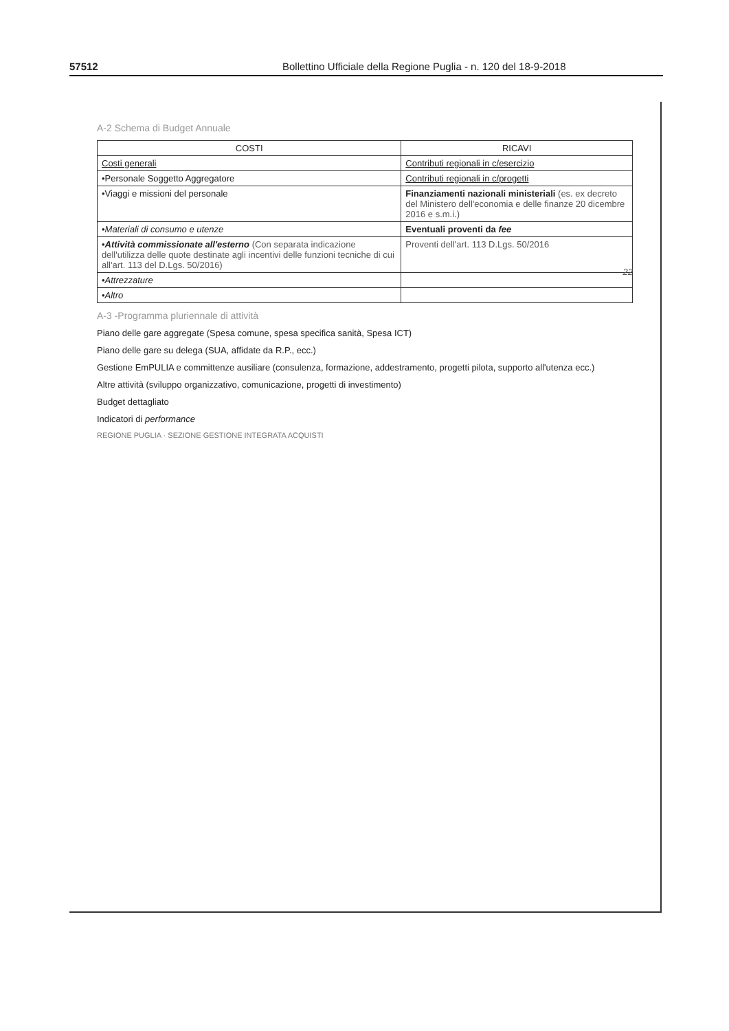57512 Bollettino Ufficiale della Regione Puglia - n. 120 del 18-9-2018
A-2 Schema di Budget Annuale
| COSTI | RICAVI |
| --- | --- |
| Costi generali | Contributi regionali in c/esercizio |
| •Personale Soggetto Aggregatore | Contributi regionali in c/progetti |
| •Viaggi e missioni del personale | Finanziamenti nazionali ministeriali (es. ex decreto del Ministero dell'economia e delle finanze 20 dicembre 2016 e s.m.i.) |
| • Materiali di consumo e utenze | Eventuali proventi da fee |
| • Attività commissionate all'esterno (Con separata indicazione dell'utilizza delle quote destinate agli incentivi delle funzioni tecniche di cui all'art. 113 del D.Lgs. 50/2016) | Proventi dell'art. 113 D.Lgs. 50/2016 |
| • Attrezzature | |
| • Altro | |
A-3 -Programma pluriennale di attività
Piano delle gare aggregate (Spesa comune, spesa specifica sanità, Spesa ICT)
Piano delle gare su delega (SUA, affidate da R.P., ecc.)
Gestione EmPULIA e committenze ausiliare (consulenza, formazione, addestramento, progetti pilota, supporto all'utenza ecc.)
Altre attività (sviluppo organizzativo, comunicazione, progetti di investimento)
Budget dettagliato
Indicatori di performance
REGIONE PUGLIA · SEZIONE GESTIONE INTEGRATA ACQUISTI
22